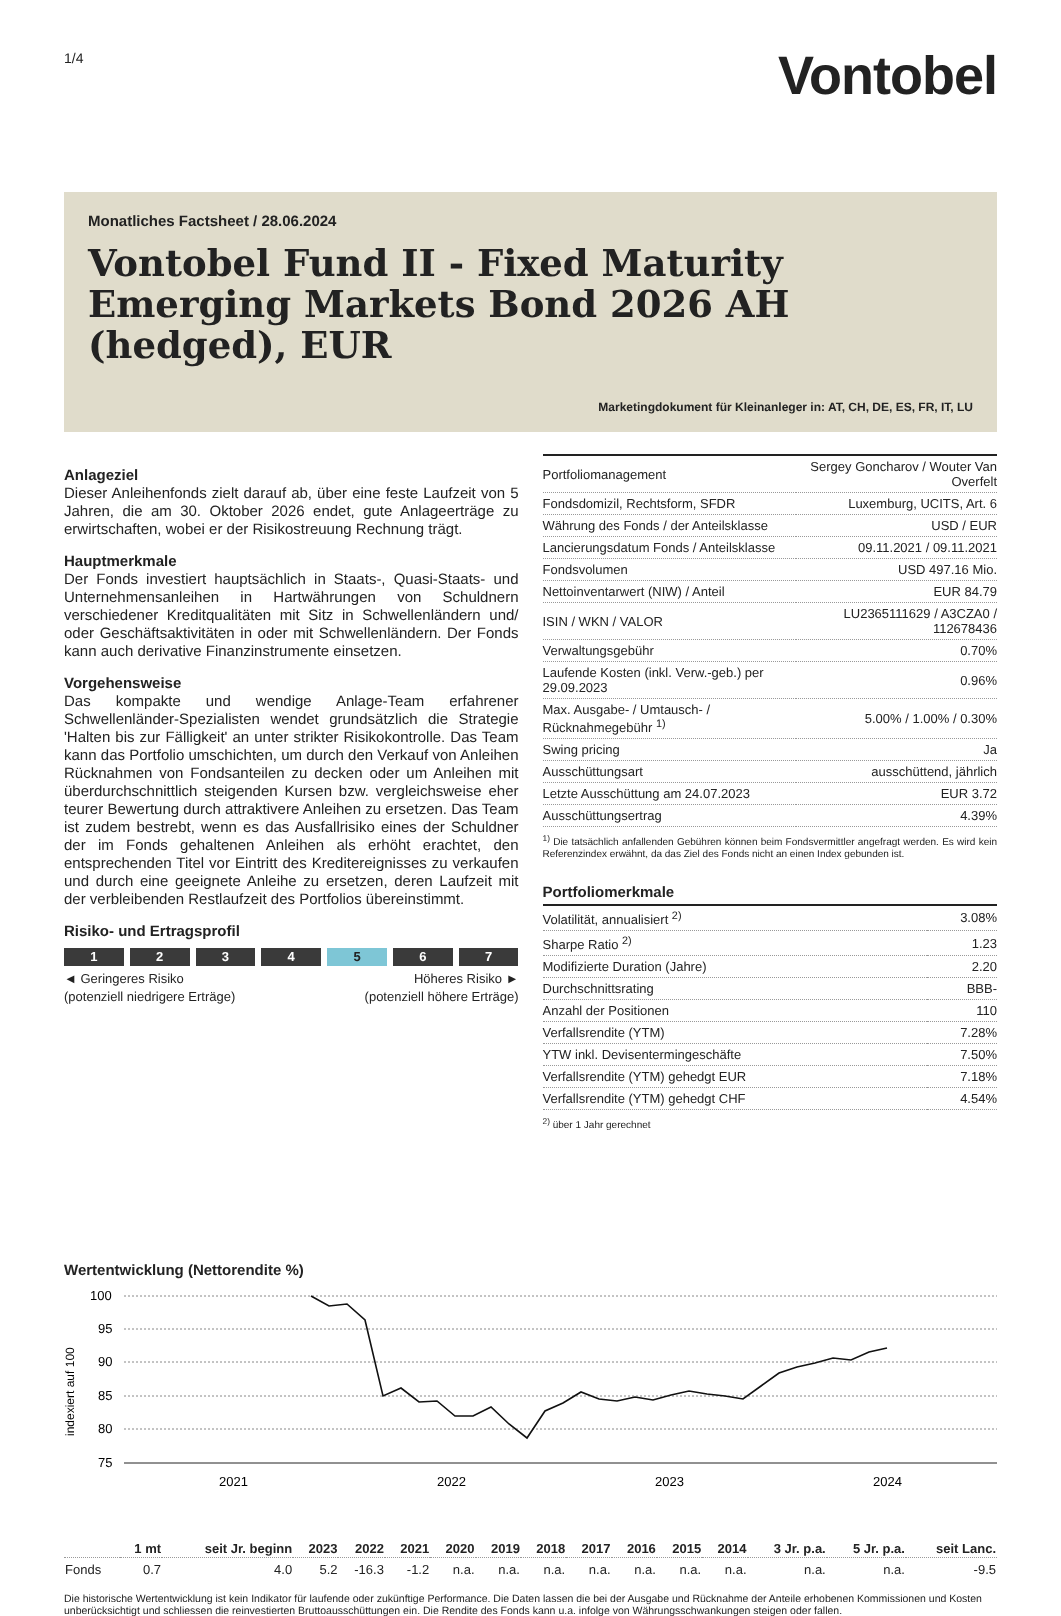1/4
Vontobel
Monatliches Factsheet / 28.06.2024
Vontobel Fund II - Fixed Maturity Emerging Markets Bond 2026 AH (hedged), EUR
Marketingdokument für Kleinanleger in: AT, CH, DE, ES, FR, IT, LU
Anlageziel
Dieser Anleihenfonds zielt darauf ab, über eine feste Laufzeit von 5 Jahren, die am 30. Oktober 2026 endet, gute Anlageerträge zu erwirtschaften, wobei er der Risikostreuung Rechnung trägt.
Hauptmerkmale
Der Fonds investiert hauptsächlich in Staats-, Quasi-Staats- und Unternehmensanleihen in Hartwährungen von Schuldnern verschiedener Kreditqualitäten mit Sitz in Schwellenländern und/ oder Geschäftsaktivitäten in oder mit Schwellenländern. Der Fonds kann auch derivative Finanzinstrumente einsetzen.
Vorgehensweise
Das kompakte und wendige Anlage-Team erfahrener Schwellenländer-Spezialisten wendet grundsätzlich die Strategie 'Halten bis zur Fälligkeit' an unter strikter Risikokontrolle. Das Team kann das Portfolio umschichten, um durch den Verkauf von Anleihen Rücknahmen von Fondsanteilen zu decken oder um Anleihen mit überdurchschnittlich steigenden Kursen bzw. vergleichsweise eher teurer Bewertung durch attraktivere Anleihen zu ersetzen. Das Team ist zudem bestrebt, wenn es das Ausfallrisiko eines der Schuldner der im Fonds gehaltenen Anleihen als erhöht erachtet, den entsprechenden Titel vor Eintritt des Kreditereignisses zu verkaufen und durch eine geeignete Anleihe zu ersetzen, deren Laufzeit mit der verbleibenden Restlaufzeit des Portfolios übereinstimmt.
Risiko- und Ertragsprofil
1 2 3 4 5 6 7
◄ Geringeres Risiko
(potenziell niedrigere Erträge)
Höheres Risiko ►
(potenziell höhere Erträge)
| Portfoliomanagement | Sergey Goncharov / Wouter Van Overfelt |
| Fondsdomizil, Rechtsform, SFDR | Luxemburg, UCITS, Art. 6 |
| Währung des Fonds / der Anteilsklasse | USD / EUR |
| Lancierungsdatum Fonds / Anteilsklasse | 09.11.2021 / 09.11.2021 |
| Fondsvolumen | USD 497.16 Mio. |
| Nettoinventarwert (NIW) / Anteil | EUR 84.79 |
| ISIN / WKN / VALOR | LU2365111629 / A3CZA0 / 112678436 |
| Verwaltungsgebühr | 0.70% |
| Laufende Kosten (inkl. Verw.-geb.) per 29.09.2023 | 0.96% |
| Max. Ausgabe- / Umtausch- / Rücknahmegebühr <sup>1)</sup> | 5.00% / 1.00% / 0.30% |
| Swing pricing | Ja |
| Ausschüttungsart | ausschüttend, jährlich |
| Letzte Ausschüttung am 24.07.2023 | EUR 3.72 |
| Ausschüttungsertrag | 4.39% |
<sup>1)</sup> Die tatsächlich anfallenden Gebühren können beim Fondsvermittler angefragt werden. Es wird kein Referenzindex erwähnt, da das Ziel des Fonds nicht an einen Index gebunden ist.
Portfoliomerkmale
| Volatilität, annualisiert <sup>2)</sup> | 3.08% |
| Sharpe Ratio <sup>2)</sup> | 1.23 |
| Modifizierte Duration (Jahre) | 2.20 |
| Durchschnittsrating | BBB- |
| Anzahl der Positionen | 110 |
| Verfallsrendite (YTM) | 7.28% |
| YTW inkl. Devisentermingeschäfte | 7.50% |
| Verfallsrendite (YTM) gehedgt EUR | 7.18% |
| Verfallsrendite (YTM) gehedgt CHF | 4.54% |
<sup>2)</sup> über 1 Jahr gerechnet
Wertentwicklung (Nettorendite %)
100
95
90
85
80
75
indexiert auf 100
2021
2022
2023
2024
| | 1 mt | seit Jr. beginn | 2023 | 2022 | 2021 | 2020 | 2019 | 2018 | 2017 | 2016 | 2015 | 2014 | 3 Jr. p.a. | 5 Jr. p.a. | seit Lanc. |
| --- | --- | --- | --- | --- | --- | --- | --- | --- | --- | --- | --- | --- | --- | --- | --- |
| Fonds | 0.7 | 4.0 | 5.2 | -16.3 | -1.2 | n.a. | n.a. | n.a. | n.a. | n.a. | n.a. | n.a. | n.a. | n.a. | -9.5 |
Die historische Wertentwicklung ist kein Indikator für laufende oder zukünftige Performance. Die Daten lassen die bei der Ausgabe und Rücknahme der Anteile erhobenen Kommissionen und Kosten unberücksichtigt und schliessen die reinvestierten Bruttoausschüttungen ein. Die Rendite des Fonds kann u.a. infolge von Währungsschwankungen steigen oder fallen.